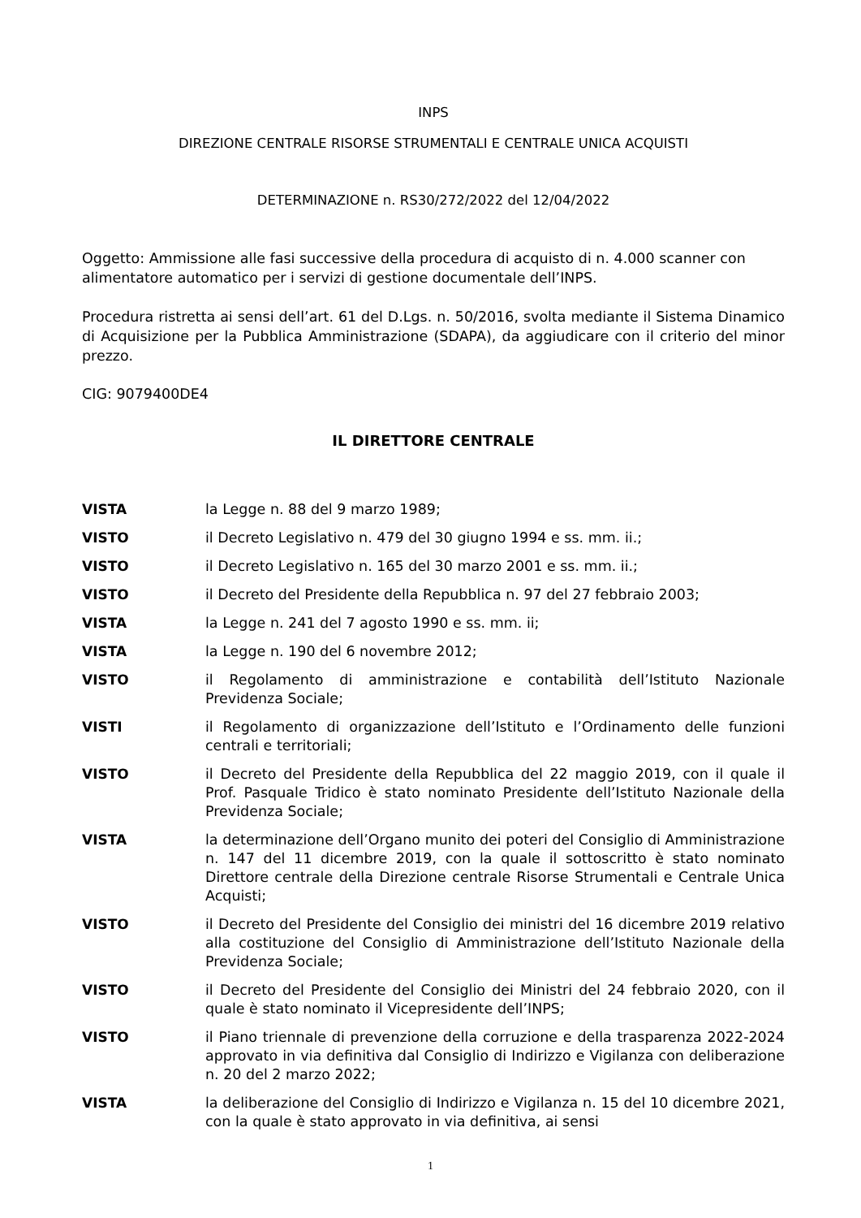INPS
DIREZIONE CENTRALE RISORSE STRUMENTALI E CENTRALE UNICA ACQUISTI
DETERMINAZIONE n. RS30/272/2022 del 12/04/2022
Oggetto: Ammissione alle fasi successive della procedura di acquisto di n. 4.000 scanner con alimentatore automatico per i servizi di gestione documentale dell’INPS.
Procedura ristretta ai sensi dell’art. 61 del D.Lgs. n. 50/2016, svolta mediante il Sistema Dinamico di Acquisizione per la Pubblica Amministrazione (SDAPA), da aggiudicare con il criterio del minor prezzo.
CIG: 9079400DE4
IL DIRETTORE CENTRALE
| VISTA | la Legge n. 88 del 9 marzo 1989; |
| VISTO | il Decreto Legislativo n. 479 del 30 giugno 1994 e ss. mm. ii.; |
| VISTO | il Decreto Legislativo n. 165 del 30 marzo 2001 e ss. mm. ii.; |
| VISTO | il Decreto del Presidente della Repubblica n. 97 del 27 febbraio 2003; |
| VISTA | la Legge n. 241 del 7 agosto 1990 e ss. mm. ii; |
| VISTA | la Legge n. 190 del 6 novembre 2012; |
| VISTO | il Regolamento di amministrazione e contabilità dell’Istituto Nazionale Previdenza Sociale; |
| VISTI | il Regolamento di organizzazione dell’Istituto e l’Ordinamento delle funzioni centrali e territoriali; |
| VISTO | il Decreto del Presidente della Repubblica del 22 maggio 2019, con il quale il Prof. Pasquale Tridico è stato nominato Presidente dell’Istituto Nazionale della Previdenza Sociale; |
| VISTA | la determinazione dell’Organo munito dei poteri del Consiglio di Amministrazione n. 147 del 11 dicembre 2019, con la quale il sottoscritto è stato nominato Direttore centrale della Direzione centrale Risorse Strumentali e Centrale Unica Acquisti; |
| VISTO | il Decreto del Presidente del Consiglio dei ministri del 16 dicembre 2019 relativo alla costituzione del Consiglio di Amministrazione dell’Istituto Nazionale della Previdenza Sociale; |
| VISTO | il Decreto del Presidente del Consiglio dei Ministri del 24 febbraio 2020, con il quale è stato nominato il Vicepresidente dell’INPS; |
| VISTO | il Piano triennale di prevenzione della corruzione e della trasparenza 2022-2024 approvato in via definitiva dal Consiglio di Indirizzo e Vigilanza con deliberazione n. 20 del 2 marzo 2022; |
| VISTA | la deliberazione del Consiglio di Indirizzo e Vigilanza n. 15 del 10 dicembre 2021, con la quale è stato approvato in via definitiva, ai sensi |
1